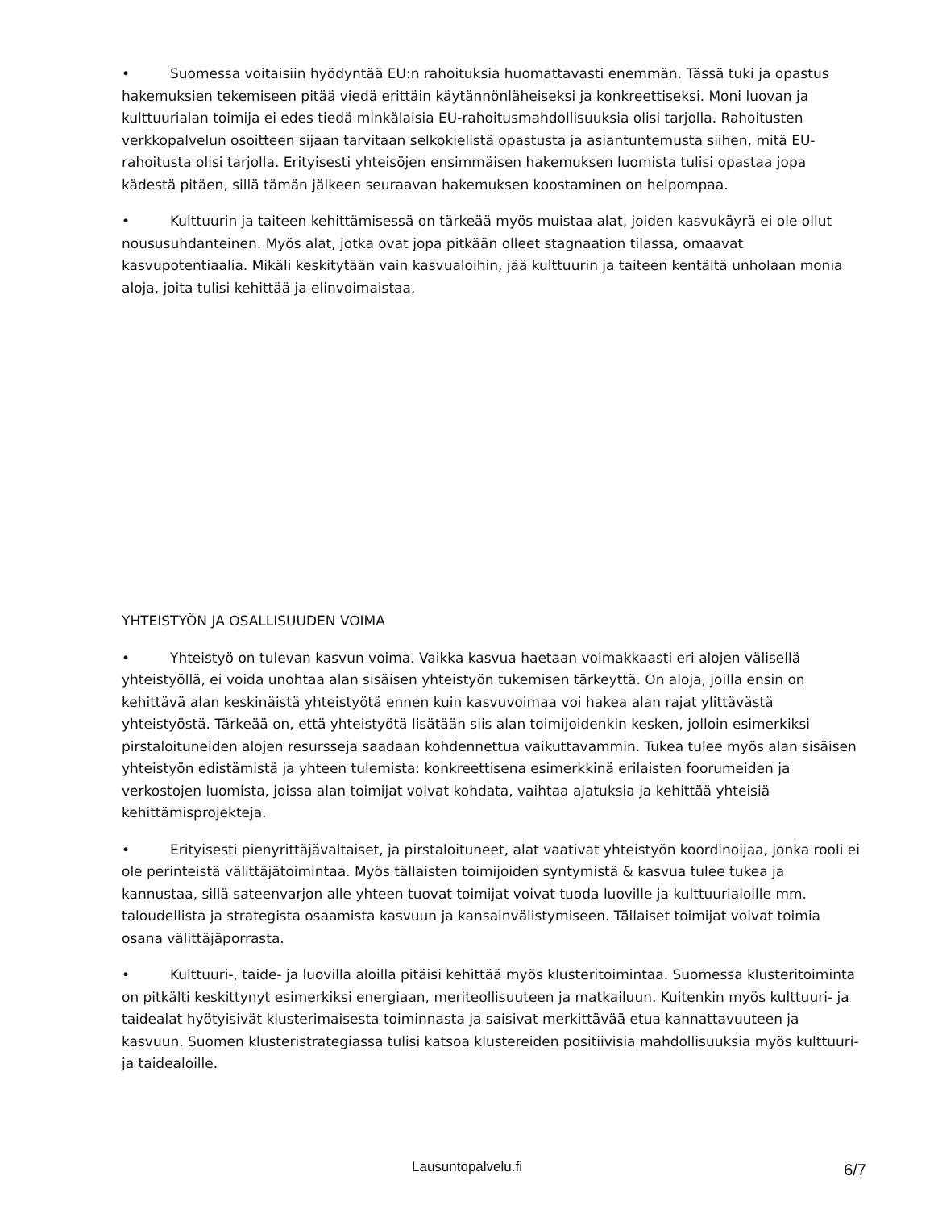• Suomessa voitaisiin hyödyntää EU:n rahoituksia huomattavasti enemmän. Tässä tuki ja opastus hakemuksien tekemiseen pitää viedä erittäin käytännönläheiseksi ja konkreettiseksi. Moni luovan ja kulttuurialan toimija ei edes tiedä minkälaisia EU-rahoitusmahdollisuuksia olisi tarjolla. Rahoitusten verkkopalvelun osoitteen sijaan tarvitaan selkokielistä opastusta ja asiantuntemusta siihen, mitä EU-rahoitusta olisi tarjolla. Erityisesti yhteisöjen ensimmäisen hakemuksen luomista tulisi opastaa jopa kädestä pitäen, sillä tämän jälkeen seuraavan hakemuksen koostaminen on helpompaa.
• Kulttuurin ja taiteen kehittämisessä on tärkeää myös muistaa alat, joiden kasvukäyrä ei ole ollut noususuhdanteinen. Myös alat, jotka ovat jopa pitkään olleet stagnaation tilassa, omaavat kasvupotentiaalia. Mikäli keskitytään vain kasvualoihin, jää kulttuurin ja taiteen kentältä unholaan monia aloja, joita tulisi kehittää ja elinvoimaistaa.
YHTEISTYÖN JA OSALLISUUDEN VOIMA
• Yhteistyö on tulevan kasvun voima. Vaikka kasvua haetaan voimakkaasti eri alojen välisellä yhteistyöllä, ei voida unohtaa alan sisäisen yhteistyön tukemisen tärkeyttä. On aloja, joilla ensin on kehittävä alan keskinäistä yhteistyötä ennen kuin kasvuvoimaa voi hakea alan rajat ylittävästä yhteistyöstä. Tärkeää on, että yhteistyötä lisätään siis alan toimijoidenkin kesken, jolloin esimerkiksi pirstaloituneiden alojen resursseja saadaan kohdennettua vaikuttavammin. Tukea tulee myös alan sisäisen yhteistyön edistämistä ja yhteen tulemista: konkreettisena esimerkkinä erilaisten foorumeiden ja verkostojen luomista, joissa alan toimijat voivat kohdata, vaihtaa ajatuksia ja kehittää yhteisiä kehittämisprojekteja.
• Erityisesti pienyrittäjävaltaiset, ja pirstaloituneet, alat vaativat yhteistyön koordinoijaa, jonka rooli ei ole perinteistä välittäjätoimintaa. Myös tällaisten toimijoiden syntymistä & kasvua tulee tukea ja kannustaa, sillä sateenvarjon alle yhteen tuovat toimijat voivat tuoda luoville ja kulttuurialoille mm. taloudellista ja strategista osaamista kasvuun ja kansainvälistymiseen. Tällaiset toimijat voivat toimia osana välittäjäporrasta.
• Kulttuuri-, taide- ja luovilla aloilla pitäisi kehittää myös klusteritoimintaa. Suomessa klusteritoiminta on pitkälti keskittynyt esimerkiksi energiaan, meriteollisuuteen ja matkailuun. Kuitenkin myös kulttuuri- ja taidealat hyötyisivät klusterimaisesta toiminnasta ja saisivat merkittävää etua kannattavuuteen ja kasvuun. Suomen klusteristrategiassa tulisi katsoa klustereiden positiivisia mahdollisuuksia myös kulttuuri- ja taidealoille.
Lausuntopalvelu.fi
6/7